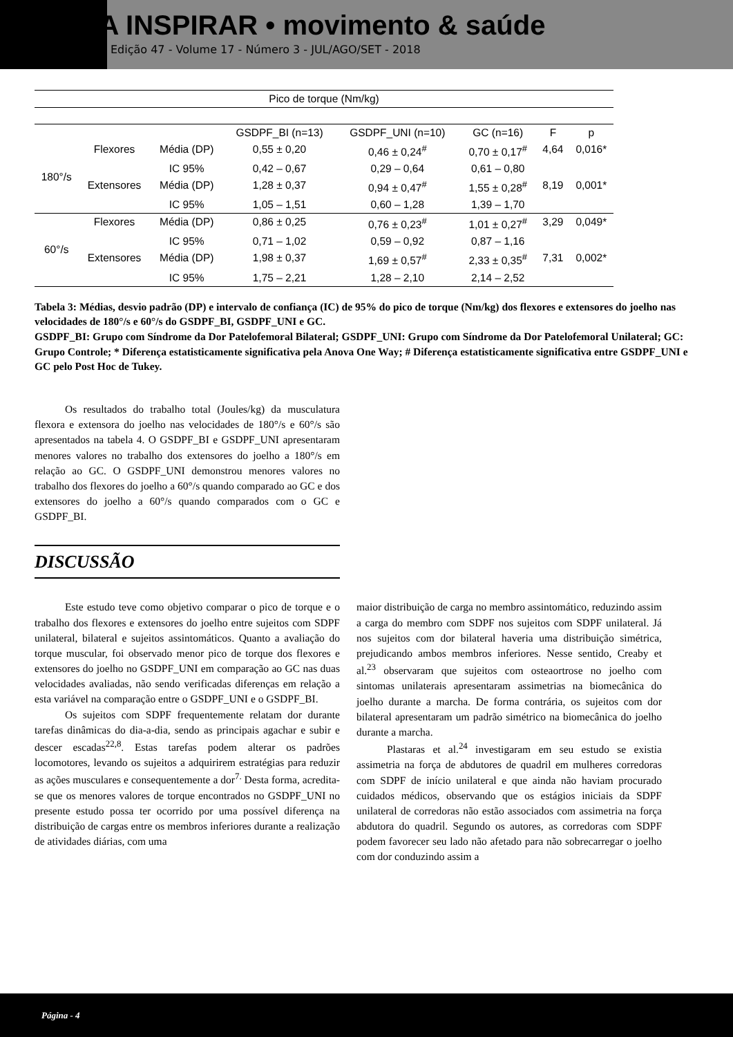REVISTA INSPIRAR • movimento & saúde
Edição 47 - Volume 17 - Número 3 - JUL/AGO/SET - 2018
| Pico de torque (Nm/kg) | | | | | | | |
| --- | --- | --- | --- | --- | --- | --- | --- |
| | | | GSDPF_BI (n=13) | GSDPF_UNI (n=10) | GC (n=16) | F | p |
| 180°/s | Flexores | Média (DP) | 0,55 ± 0,20 | 0,46 ± 0,24<sup>#</sup> | 0,70 ± 0,17<sup>#</sup> | 4,64 | 0,016* |
| | | IC 95% | 0,42 – 0,67 | 0,29 – 0,64 | 0,61 – 0,80 | | |
| | Extensores | Média (DP) | 1,28 ± 0,37 | 0,94 ± 0,47<sup>#</sup> | 1,55 ± 0,28<sup>#</sup> | 8,19 | 0,001* |
| | | IC 95% | 1,05 – 1,51 | 0,60 – 1,28 | 1,39 – 1,70 | | |
| 60°/s | Flexores | Média (DP) | 0,86 ± 0,25 | 0,76 ± 0,23<sup>#</sup> | 1,01 ± 0,27<sup>#</sup> | 3,29 | 0,049* |
| | | IC 95% | 0,71 – 1,02 | 0,59 – 0,92 | 0,87 – 1,16 | | |
| | Extensores | Média (DP) | 1,98 ± 0,37 | 1,69 ± 0,57<sup>#</sup> | 2,33 ± 0,35<sup>#</sup> | 7,31 | 0,002* |
| | | IC 95% | 1,75 – 2,21 | 1,28 – 2,10 | 2,14 – 2,52 | | |
Tabela 3: Médias, desvio padrão (DP) e intervalo de confiança (IC) de 95% do pico de torque (Nm/kg) dos flexores e extensores do joelho nas velocidades de 180°/s e 60°/s do GSDPF_BI, GSDPF_UNI e GC.
GSDPF_BI: Grupo com Síndrome da Dor Patelofemoral Bilateral; GSDPF_UNI: Grupo com Síndrome da Dor Patelofemoral Unilateral; GC: Grupo Controle; * Diferença estatisticamente significativa pela Anova One Way; # Diferença estatisticamente significativa entre GSDPF_UNI e GC pelo Post Hoc de Tukey.
Os resultados do trabalho total (Joules/kg) da musculatura flexora e extensora do joelho nas velocidades de 180°/s e 60°/s são apresentados na tabela 4. O GSDPF_BI e GSDPF_UNI apresentaram menores valores no trabalho dos extensores do joelho a 180°/s em relação ao GC. O GSDPF_UNI demonstrou menores valores no trabalho dos flexores do joelho a 60°/s quando comparado ao GC e dos extensores do joelho a 60°/s quando comparados com o GC e GSDPF_BI.
DISCUSSÃO
Este estudo teve como objetivo comparar o pico de torque e o trabalho dos flexores e extensores do joelho entre sujeitos com SDPF unilateral, bilateral e sujeitos assintomáticos. Quanto a avaliação do torque muscular, foi observado menor pico de torque dos flexores e extensores do joelho no GSDPF_UNI em comparação ao GC nas duas velocidades avaliadas, não sendo verificadas diferenças em relação a esta variável na comparação entre o GSDPF_UNI e o GSDPF_BI.
Os sujeitos com SDPF frequentemente relatam dor durante tarefas dinâmicas do dia-a-dia, sendo as principais agachar e subir e descer escadas<sup>22,8</sup>. Estas tarefas podem alterar os padrões locomotores, levando os sujeitos a adquirirem estratégias para reduzir as ações musculares e consequentemente a dor<sup>7.</sup> Desta forma, acredita-se que os menores valores de torque encontrados no GSDPF_UNI no presente estudo possa ter ocorrido por uma possível diferença na distribuição de cargas entre os membros inferiores durante a realização de atividades diárias, com uma
maior distribuição de carga no membro assintomático, reduzindo assim a carga do membro com SDPF nos sujeitos com SDPF unilateral. Já nos sujeitos com dor bilateral haveria uma distribuição simétrica, prejudicando ambos membros inferiores. Nesse sentido, Creaby et al.<sup>23</sup> observaram que sujeitos com osteaortrose no joelho com sintomas unilaterais apresentaram assimetrias na biomecânica do joelho durante a marcha. De forma contrária, os sujeitos com dor bilateral apresentaram um padrão simétrico na biomecânica do joelho durante a marcha.
Plastaras et al.<sup>24</sup> investigaram em seu estudo se existia assimetria na força de abdutores de quadril em mulheres corredoras com SDPF de início unilateral e que ainda não haviam procurado cuidados médicos, observando que os estágios iniciais da SDPF unilateral de corredoras não estão associados com assimetria na força abdutora do quadril. Segundo os autores, as corredoras com SDPF podem favorecer seu lado não afetado para não sobrecarregar o joelho com dor conduzindo assim a
Página - 4